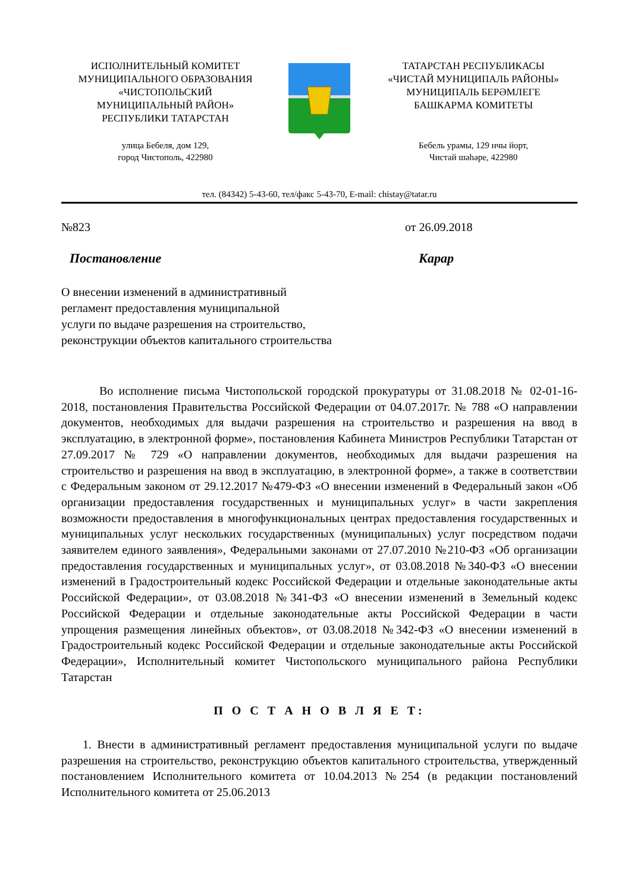ИСПОЛНИТЕЛЬНЫЙ КОМИТЕТ
МУНИЦИПАЛЬНОГО ОБРАЗОВАНИЯ
«ЧИСТОПОЛЬСКИЙ
МУНИЦИПАЛЬНЫЙ РАЙОН»
РЕСПУБЛИКИ ТАТАРСТАН
улица Бебеля, дом 129,
город Чистополь, 422980
ТАТАРСТАН РЕСПУБЛИКАСЫ
«ЧИСТАЙ МУНИЦИПАЛЬ РАЙОНЫ»
МУНИЦИПАЛЬ БЕРӘМЛЕГЕ
БАШКАРМА КОМИТЕТЫ
Бебель урамы, 129 нчы йорт,
Чистай шәһәре, 422980
тел. (84342) 5-43-60, тел/факс 5-43-70, E-mail: chistay@tatar.ru
№823 от 26.09.2018
Постановление Карар
О внесении изменений в административный
регламент предоставления муниципальной
услуги по выдаче разрешения на строительство,
реконструкции объектов капитального строительства
Во исполнение письма Чистопольской городской прокуратуры от 31.08.2018 № 02-01-16-2018, постановления Правительства Российской Федерации от 04.07.2017г. № 788 «О направлении документов, необходимых для выдачи разрешения на строительство и разрешения на ввод в эксплуатацию, в электронной форме», постановления Кабинета Министров Республики Татарстан от 27.09.2017 № 729 «О направлении документов, необходимых для выдачи разрешения на строительство и разрешения на ввод в эксплуатацию, в электронной форме», а также в соответствии с Федеральным законом от 29.12.2017 №479-ФЗ «О внесении изменений в Федеральный закон «Об организации предоставления государственных и муниципальных услуг» в части закрепления возможности предоставления в многофункциональных центрах предоставления государственных и муниципальных услуг нескольких государственных (муниципальных) услуг посредством подачи заявителем единого заявления», Федеральными законами от 27.07.2010 №210-ФЗ «Об организации предоставления государственных и муниципальных услуг», от 03.08.2018 №340-ФЗ «О внесении изменений в Градостроительный кодекс Российской Федерации и отдельные законодательные акты Российской Федерации», от 03.08.2018 №341-ФЗ «О внесении изменений в Земельный кодекс Российской Федерации и отдельные законодательные акты Российской Федерации в части упрощения размещения линейных объектов», от 03.08.2018 №342-ФЗ «О внесении изменений в Градостроительный кодекс Российской Федерации и отдельные законодательные акты Российской Федерации», Исполнительный комитет Чистопольского муниципального района Республики Татарстан
П О С Т А Н О В Л Я Е Т:
1. Внести в административный регламент предоставления муниципальной услуги по выдаче разрешения на строительство, реконструкцию объектов капитального строительства, утвержденный постановлением Исполнительного комитета от 10.04.2013 №254 (в редакции постановлений Исполнительного комитета от 25.06.2013